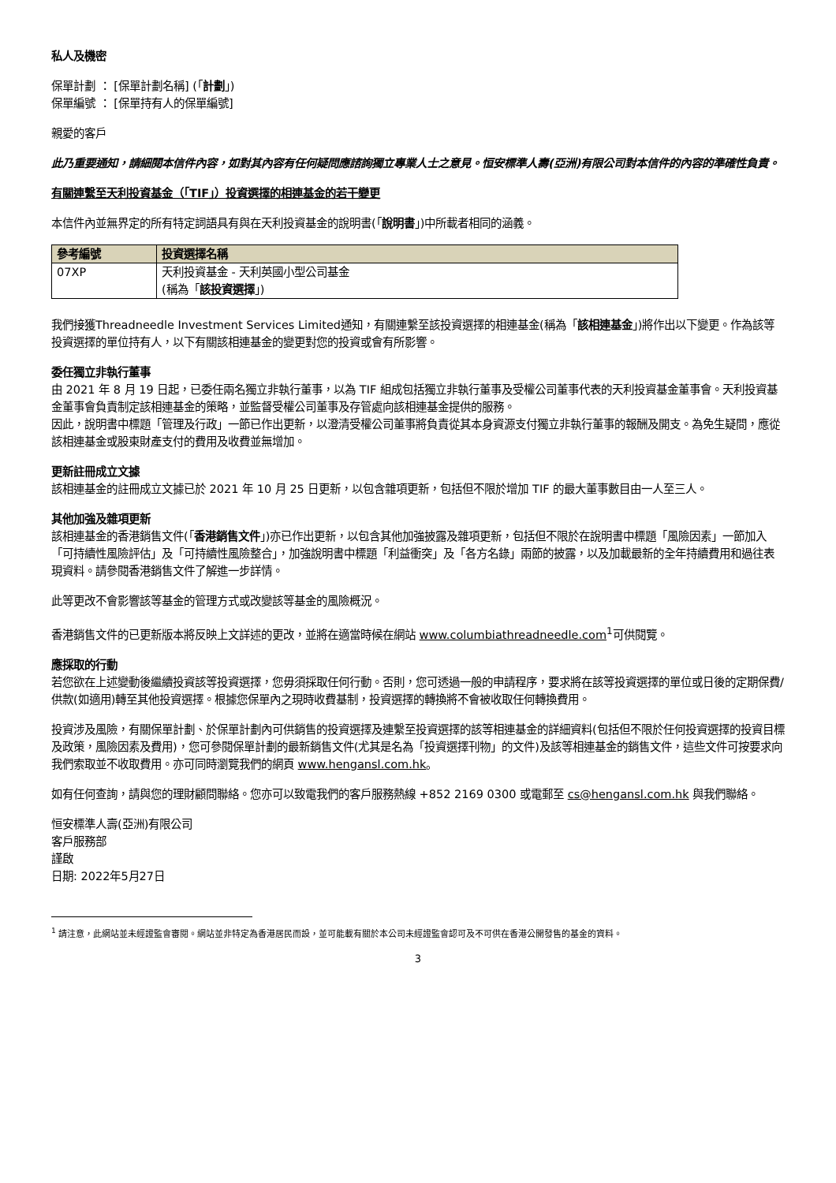私人及機密
保單計劃 ： [保單計劃名稱] (「計劃」)
保單編號 ： [保單持有人的保單編號]
親愛的客戶
此乃重要通知，請細閱本信件內容，如對其內容有任何疑問應諮詢獨立專業人士之意見。恒安標準人壽(亞洲)有限公司對本信件的內容的準確性負責。
有關連繫至天利投資基金（「TIF」）投資選擇的相連基金的若干變更
本信件內並無界定的所有特定詞語具有與在天利投資基金的說明書(「說明書」)中所載者相同的涵義。
| 參考編號 | 投資選擇名稱 |
| --- | --- |
| 07XP | 天利投資基金 - 天利英國小型公司基金 (稱為「 該投資選擇 」) |
我們接獲Threadneedle Investment Services Limited通知，有關連繫至該投資選擇的相連基金(稱為「該相連基金」)將作出以下變更。作為該等投資選擇的單位持有人，以下有關該相連基金的變更對您的投資或會有所影響。
委任獨立非執行董事
由 2021 年 8 月 19 日起，已委任兩名獨立非執行董事，以為 TIF 組成包括獨立非執行董事及受權公司董事代表的天利投資基金董事會。天利投資基金董事會負責制定該相連基金的策略，並監督受權公司董事及存管處向該相連基金提供的服務。
因此，說明書中標題「管理及行政」一節已作出更新，以澄清受權公司董事將負責從其本身資源支付獨立非執行董事的報酬及開支。為免生疑問，應從該相連基金或股東財產支付的費用及收費並無增加。
更新註冊成立文據
該相連基金的註冊成立文據已於 2021 年 10 月 25 日更新，以包含雜項更新，包括但不限於增加 TIF 的最大董事數目由一人至三人。
其他加強及雜項更新
該相連基金的香港銷售文件(「香港銷售文件」)亦已作出更新，以包含其他加強披露及雜項更新，包括但不限於在說明書中標題「風險因素」一節加入「可持續性風險評估」及「可持續性風險整合」，加強說明書中標題「利益衝突」及「各方名錄」兩節的披露，以及加載最新的全年持續費用和過往表現資料。請參閱香港銷售文件了解進一步詳情。
此等更改不會影響該等基金的管理方式或改變該等基金的風險概況。
香港銷售文件的已更新版本將反映上文詳述的更改，並將在適當時候在網站 www.columbiathreadneedle.com<sup>1</sup>可供閱覽。
應採取的行動
若您欲在上述變動後繼續投資該等投資選擇，您毋須採取任何行動。否則，您可透過一般的申請程序，要求將在該等投資選擇的單位或日後的定期保費/供款(如適用)轉至其他投資選擇。根據您保單內之現時收費基制，投資選擇的轉換將不會被收取任何轉換費用。
投資涉及風險，有關保單計劃、於保單計劃內可供銷售的投資選擇及連繫至投資選擇的該等相連基金的詳細資料(包括但不限於任何投資選擇的投資目標及政策，風險因素及費用)，您可參閱保單計劃的最新銷售文件(尤其是名為「投資選擇刊物」的文件)及該等相連基金的銷售文件，這些文件可按要求向我們索取並不收取費用。亦可同時瀏覽我們的網頁 www.hengansl.com.hk。
如有任何查詢，請與您的理財顧問聯絡。您亦可以致電我們的客戶服務熱線 +852 2169 0300 或電郵至 cs@hengansl.com.hk 與我們聯絡。
恒安標準人壽(亞洲)有限公司
客戶服務部
謹啟
日期: 2022年5月27日
<sup>1</sup> 請注意，此網站並未經證監會審閱。網站並非特定為香港居民而設，並可能載有關於本公司未經證監會認可及不可供在香港公開發售的基金的資料。
3